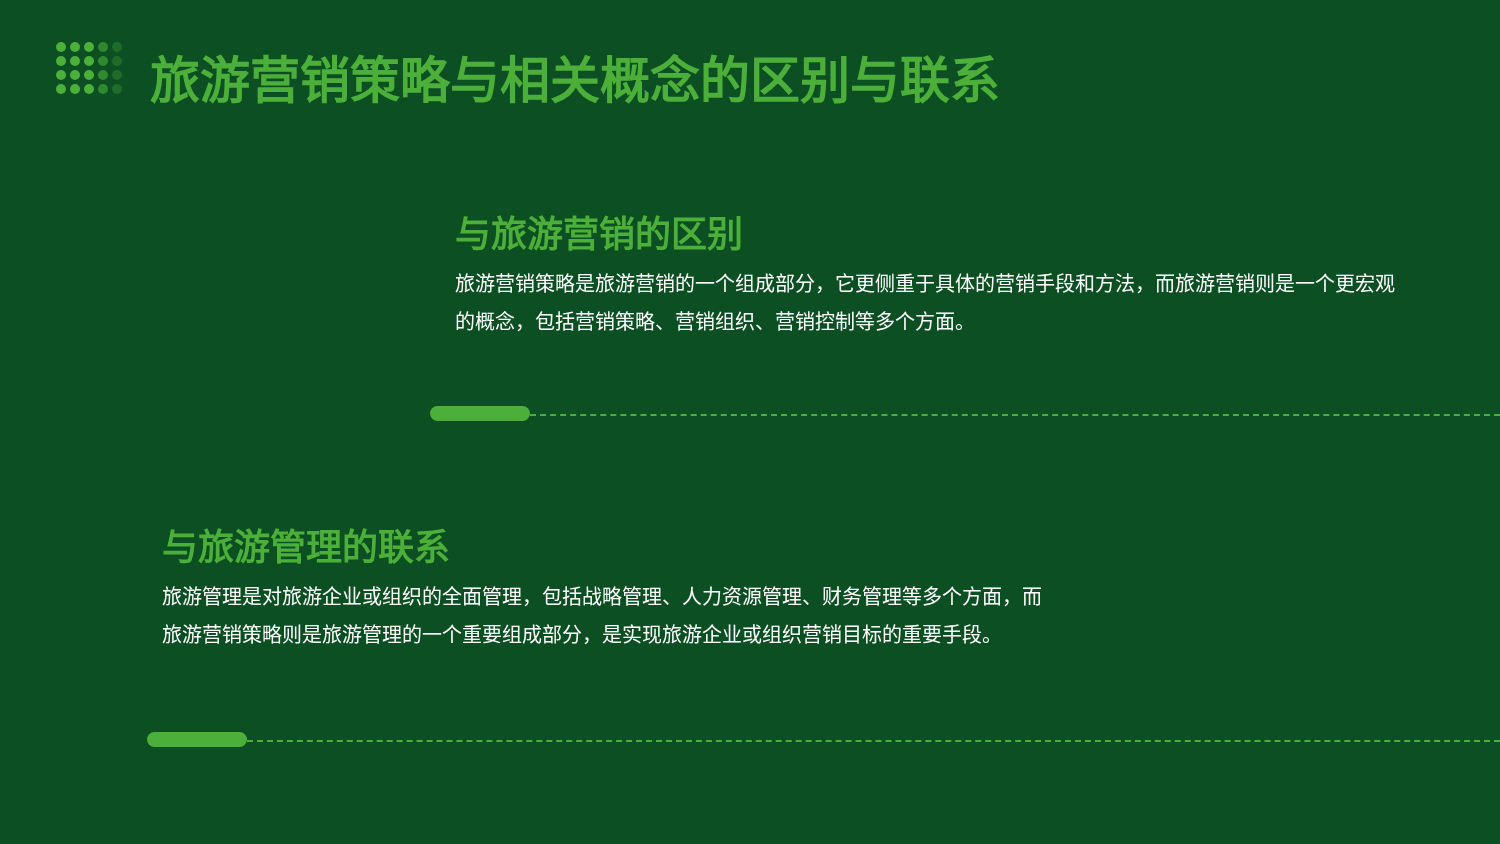旅游营销策略与相关概念的区别与联系
与旅游营销的区别
旅游营销策略是旅游营销的一个组成部分，它更侧重于具体的营销手段和方法，而旅游营销则是一个更宏观的概念，包括营销策略、营销组织、营销控制等多个方面。
与旅游管理的联系
旅游管理是对旅游企业或组织的全面管理，包括战略管理、人力资源管理、财务管理等多个方面，而
旅游营销策略则是旅游管理的一个重要组成部分，是实现旅游企业或组织营销目标的重要手段。